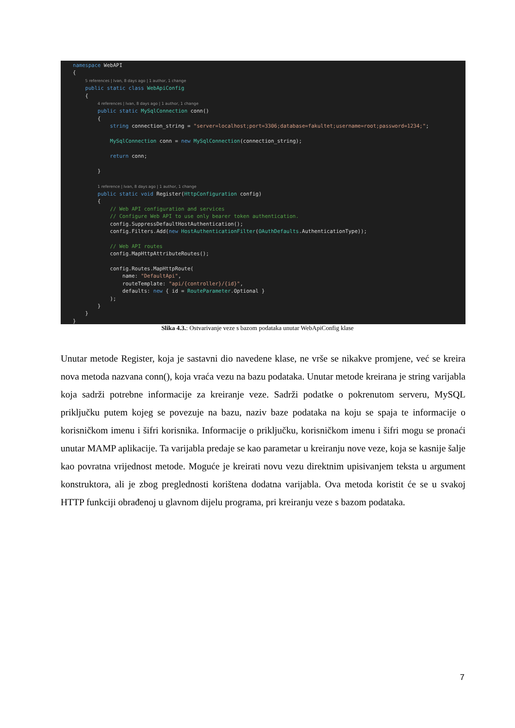namespace WebAPI
{
    5 references | Ivan, 8 days ago | 1 author, 1 change
    public static class WebApiConfig
    {
        4 references | Ivan, 8 days ago | 1 author, 1 change
        public static MySqlConnection conn()
        {
            string connection_string = "server=localhost;port=3306;database=fakultet;username=root;password=1234;";

            MySqlConnection conn = new MySqlConnection(connection_string);

            return conn;

        }

        1 reference | Ivan, 8 days ago | 1 author, 1 change
        public static void Register(HttpConfiguration config)
        {
            // Web API configuration and services
            // Configure Web API to use only bearer token authentication.
            config.SuppressDefaultHostAuthentication();
            config.Filters.Add(new HostAuthenticationFilter(OAuthDefaults.AuthenticationType));

            // Web API routes
            config.MapHttpAttributeRoutes();

            config.Routes.MapHttpRoute(
                name: "DefaultApi",
                routeTemplate: "api/{controller}/{id}",
                defaults: new { id = RouteParameter.Optional }
            );
        }
    }
}
Slika 4.3.: Ostvarivanje veze s bazom podataka unutar WebApiConfig klase
Unutar metode Register, koja je sastavni dio navedene klase, ne vrše se nikakve promjene, već se kreira nova metoda nazvana conn(), koja vraća vezu na bazu podataka. Unutar metode kreirana je string varijabla koja sadrži potrebne informacije za kreiranje veze. Sadrži podatke o pokrenutom serveru, MySQL priključku putem kojeg se povezuje na bazu, naziv baze podataka na koju se spaja te informacije o korisničkom imenu i šifri korisnika. Informacije o priključku, korisničkom imenu i šifri mogu se pronaći unutar MAMP aplikacije. Ta varijabla predaje se kao parametar u kreiranju nove veze, koja se kasnije šalje kao povratna vrijednost metode. Moguće je kreirati novu vezu direktnim upisivanjem teksta u argument konstruktora, ali je zbog preglednosti korištena dodatna varijabla. Ova metoda koristit će se u svakoj HTTP funkciji obrađenoj u glavnom dijelu programa, pri kreiranju veze s bazom podataka.
7